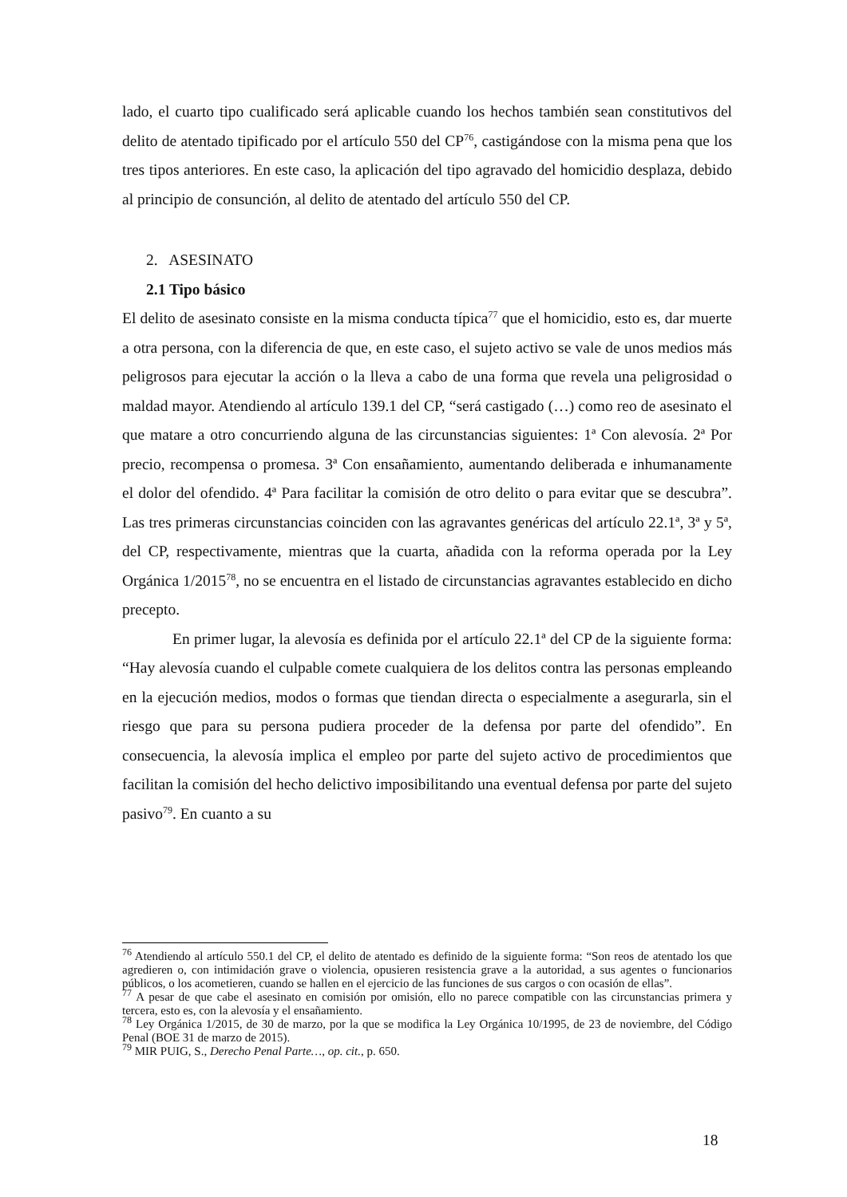lado, el cuarto tipo cualificado será aplicable cuando los hechos también sean constitutivos del delito de atentado tipificado por el artículo 550 del CP<sup>76</sup>, castigándose con la misma pena que los tres tipos anteriores. En este caso, la aplicación del tipo agravado del homicidio desplaza, debido al principio de consunción, al delito de atentado del artículo 550 del CP.
2. ASESINATO
2.1 Tipo básico
El delito de asesinato consiste en la misma conducta típica<sup>77</sup> que el homicidio, esto es, dar muerte a otra persona, con la diferencia de que, en este caso, el sujeto activo se vale de unos medios más peligrosos para ejecutar la acción o la lleva a cabo de una forma que revela una peligrosidad o maldad mayor. Atendiendo al artículo 139.1 del CP, “será castigado (…) como reo de asesinato el que matare a otro concurriendo alguna de las circunstancias siguientes: 1ª Con alevosía. 2ª Por precio, recompensa o promesa. 3ª Con ensañamiento, aumentando deliberada e inhumanamente el dolor del ofendido. 4ª Para facilitar la comisión de otro delito o para evitar que se descubra”. Las tres primeras circunstancias coinciden con las agravantes genéricas del artículo 22.1ª, 3ª y 5ª, del CP, respectivamente, mientras que la cuarta, añadida con la reforma operada por la Ley Orgánica 1/2015<sup>78</sup>, no se encuentra en el listado de circunstancias agravantes establecido en dicho precepto.
En primer lugar, la alevosía es definida por el artículo 22.1ª del CP de la siguiente forma: “Hay alevosía cuando el culpable comete cualquiera de los delitos contra las personas empleando en la ejecución medios, modos o formas que tiendan directa o especialmente a asegurarla, sin el riesgo que para su persona pudiera proceder de la defensa por parte del ofendido”. En consecuencia, la alevosía implica el empleo por parte del sujeto activo de procedimientos que facilitan la comisión del hecho delictivo imposibilitando una eventual defensa por parte del sujeto pasivo<sup>79</sup>. En cuanto a su
<sup>76</sup> Atendiendo al artículo 550.1 del CP, el delito de atentado es definido de la siguiente forma: “Son reos de atentado los que agredieren o, con intimidación grave o violencia, opusieren resistencia grave a la autoridad, a sus agentes o funcionarios públicos, o los acometieren, cuando se hallen en el ejercicio de las funciones de sus cargos o con ocasión de ellas”.
<sup>77</sup> A pesar de que cabe el asesinato en comisión por omisión, ello no parece compatible con las circunstancias primera y tercera, esto es, con la alevosía y el ensañamiento.
<sup>78</sup> Ley Orgánica 1/2015, de 30 de marzo, por la que se modifica la Ley Orgánica 10/1995, de 23 de noviembre, del Código Penal (BOE 31 de marzo de 2015).
<sup>79</sup> MIR PUIG, S., Derecho Penal Parte…, op. cit., p. 650.
18